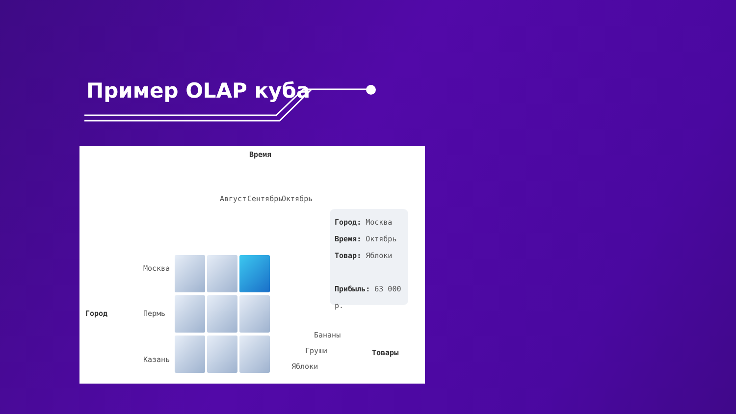Пример OLAP куба
Время
Август Сентябрь Октябрь
Москва
Город Пермь
Казань
Город: Москва
Время: Октябрь
Товар: Яблоки
Прибыль: 63 000 р.
Бананы
Груши
Яблоки
Товары